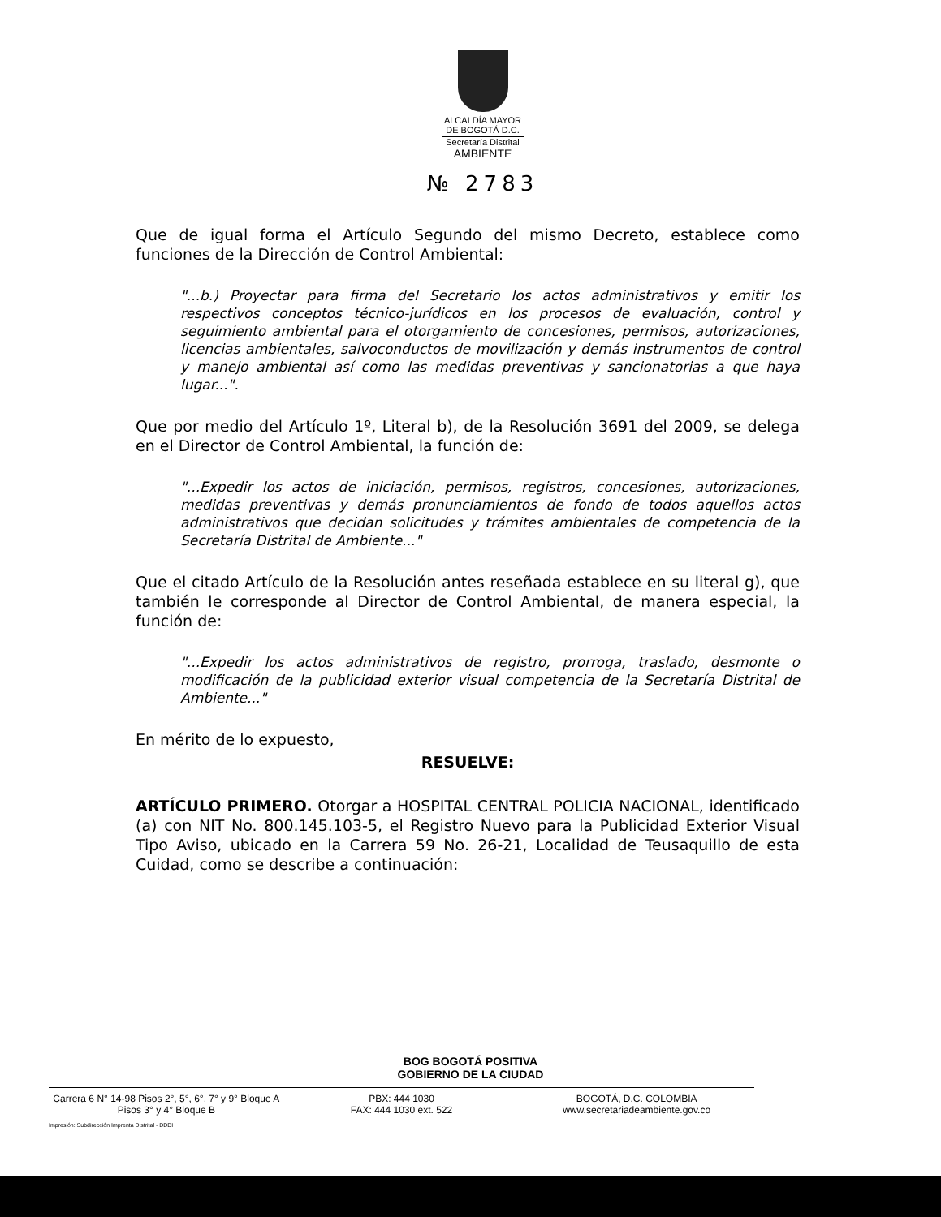ALCALDÍA MAYOR
DE BOGOTÁ D.C.
Secretaría Distrital
AMBIENTE
№ 2783
Que de igual forma el Artículo Segundo del mismo Decreto, establece como funciones de la Dirección de Control Ambiental:
"...b.) Proyectar para firma del Secretario los actos administrativos y emitir los respectivos conceptos técnico-jurídicos en los procesos de evaluación, control y seguimiento ambiental para el otorgamiento de concesiones, permisos, autorizaciones, licencias ambientales, salvoconductos de movilización y demás instrumentos de control y manejo ambiental así como las medidas preventivas y sancionatorias a que haya lugar...".
Que por medio del Artículo 1º, Literal b), de la Resolución 3691 del 2009, se delega en el Director de Control Ambiental, la función de:
"...Expedir los actos de iniciación, permisos, registros, concesiones, autorizaciones, medidas preventivas y demás pronunciamientos de fondo de todos aquellos actos administrativos que decidan solicitudes y trámites ambientales de competencia de la Secretaría Distrital de Ambiente..."
Que el citado Artículo de la Resolución antes reseñada establece en su literal g), que también le corresponde al Director de Control Ambiental, de manera especial, la función de:
"...Expedir los actos administrativos de registro, prorroga, traslado, desmonte o modificación de la publicidad exterior visual competencia de la Secretaría Distrital de Ambiente..."
En mérito de lo expuesto,
RESUELVE:
ARTÍCULO PRIMERO. Otorgar a HOSPITAL CENTRAL POLICIA NACIONAL, identificado (a) con NIT No. 800.145.103-5, el Registro Nuevo para la Publicidad Exterior Visual Tipo Aviso, ubicado en la Carrera 59 No. 26-21, Localidad de Teusaquillo de esta Cuidad, como se describe a continuación:
BOG BOGOTÁ POSITIVA
GOBIERNO DE LA CIUDAD
Carrera 6 N° 14-98 Pisos 2°, 5°, 6°, 7° y 9° Bloque A
Pisos 3° y 4° Bloque B
PBX: 444 1030
FAX: 444 1030 ext. 522
BOGOTÁ, D.C. COLOMBIA
www.secretariadeambiente.gov.co
Impresión: Subdirección Imprenta Distrital - DDDI